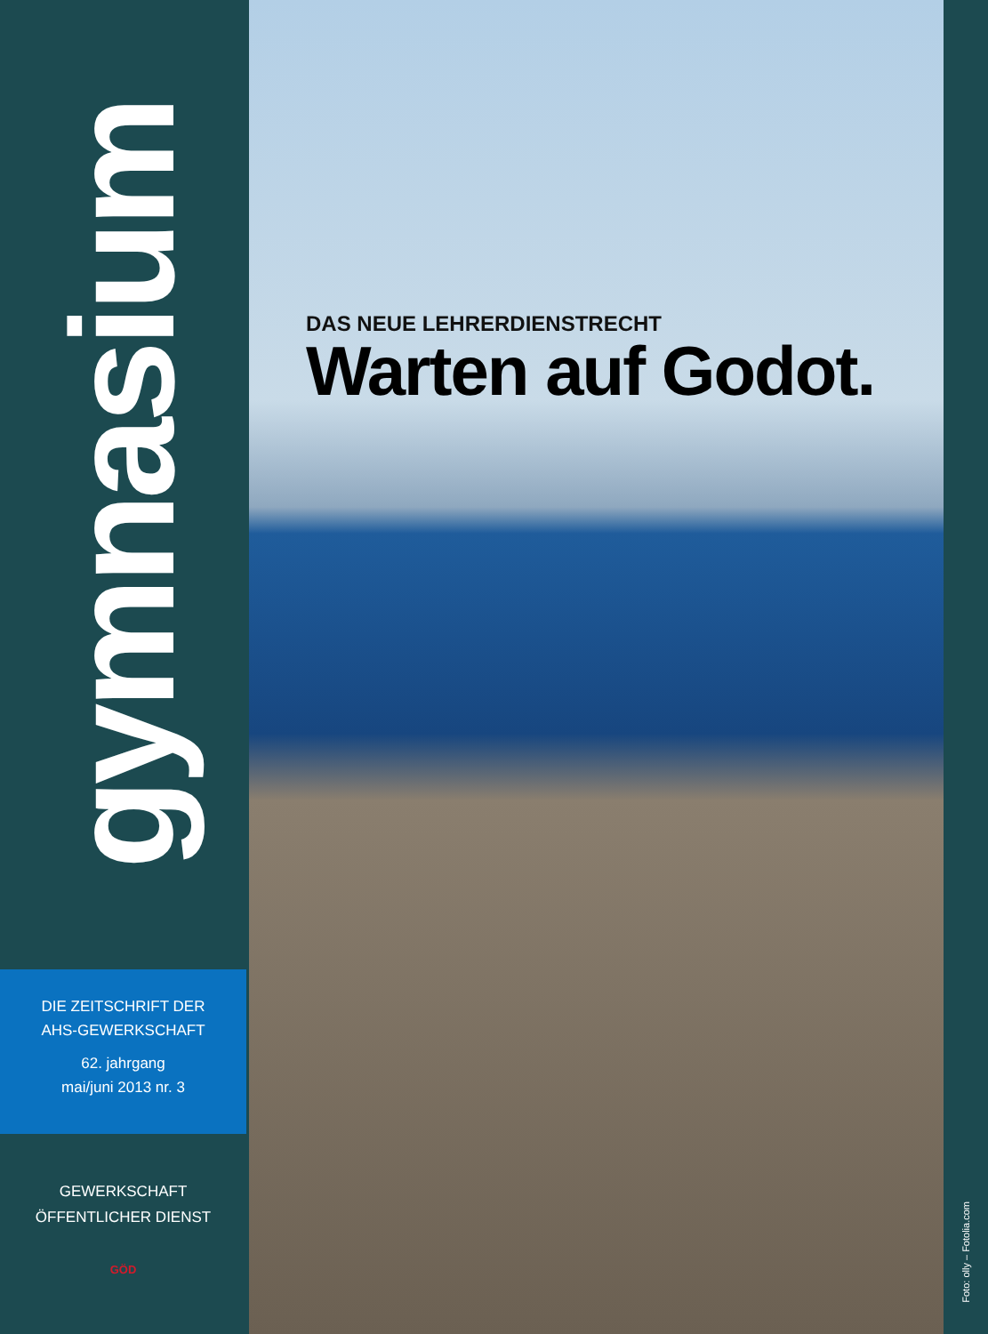gymnasium
DIE ZEITSCHRIFT DER
AHS-GEWERKSCHAFT
62. jahrgang
mai/juni 2013 nr. 3
GEWERKSCHAFT
ÖFFENTLICHER DIENST
GÖD
DAS NEUE LEHRERDIENSTRECHT
Warten auf Godot.
Foto: olly – Fotolia.com